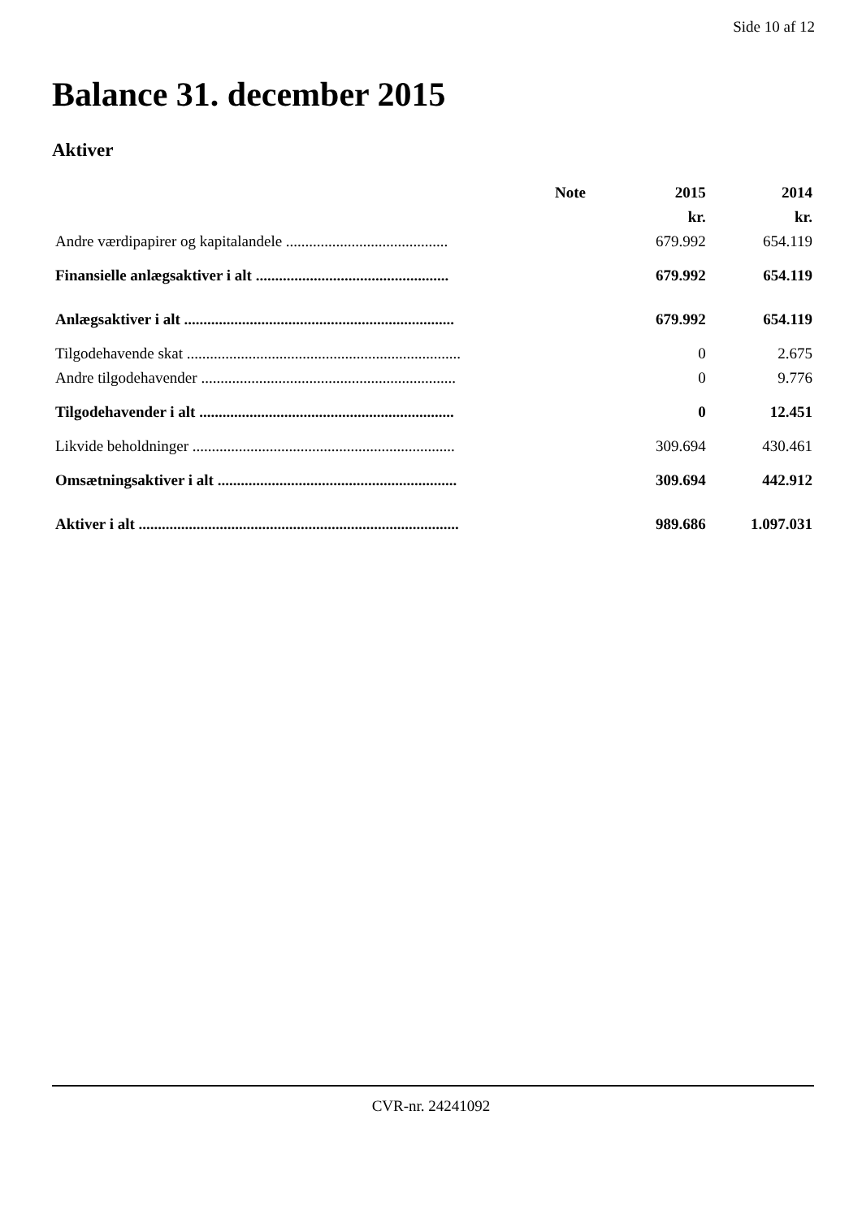Side 10 af 12
Balance 31. december 2015
Aktiver
| | Note | 2015 | 2014 |
| --- | --- | --- | --- |
| | | kr. | kr. |
| Andre værdipapirer og kapitalandele .......................................... | | 679.992 | 654.119 |
| Finansielle anlægsaktiver i alt .................................................. | | 679.992 | 654.119 |
| Anlægsaktiver i alt ...................................................................... | | 679.992 | 654.119 |
| Tilgodehavende skat ....................................................................... | | 0 | 2.675 |
| Andre tilgodehavender .................................................................. | | 0 | 9.776 |
| Tilgodehavender i alt .................................................................. | | 0 | 12.451 |
| Likvide beholdninger .................................................................... | | 309.694 | 430.461 |
| Omsætningsaktiver i alt .............................................................. | | 309.694 | 442.912 |
| Aktiver i alt ................................................................................... | | 989.686 | 1.097.031 |
CVR-nr. 24241092